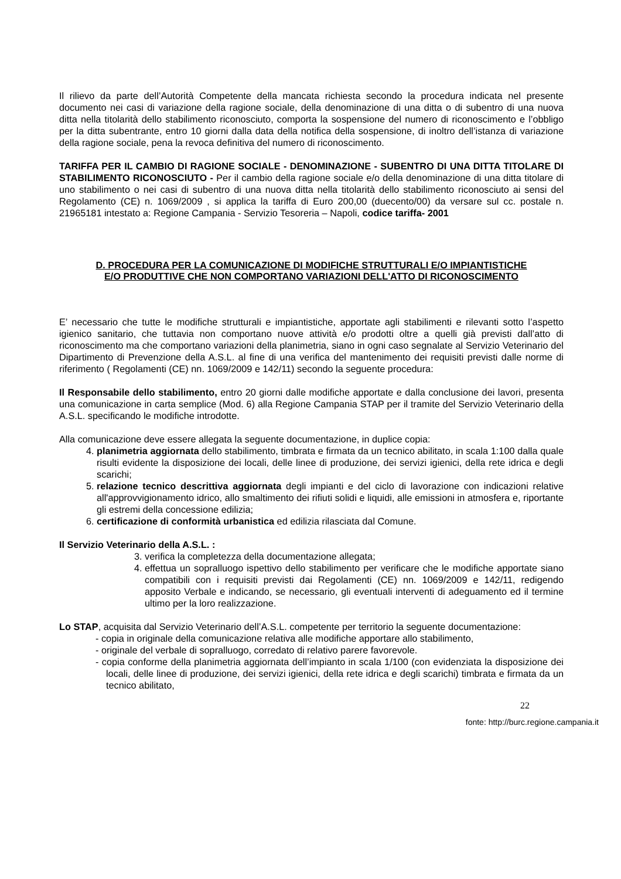Il rilievo da parte dell’Autorità Competente della mancata richiesta secondo la procedura indicata nel presente documento nei casi di variazione della ragione sociale, della denominazione di una ditta o di subentro di una nuova ditta nella titolarità dello stabilimento riconosciuto, comporta la sospensione del numero di riconoscimento e l’obbligo per la ditta subentrante, entro 10 giorni dalla data della notifica della sospensione, di inoltro dell’istanza di variazione della ragione sociale, pena la revoca definitiva del numero di riconoscimento.
TARIFFA PER IL CAMBIO DI RAGIONE SOCIALE - DENOMINAZIONE - SUBENTRO DI UNA DITTA TITOLARE DI STABILIMENTO RICONOSCIUTO - Per il cambio della ragione sociale e/o della denominazione di una ditta titolare di uno stabilimento o nei casi di subentro di una nuova ditta nella titolarità dello stabilimento riconosciuto ai sensi del Regolamento (CE) n. 1069/2009 , si applica la tariffa di Euro 200,00 (duecento/00) da versare sul cc. postale n. 21965181 intestato a: Regione Campania - Servizio Tesoreria – Napoli, codice tariffa- 2001
D. PROCEDURA PER LA COMUNICAZIONE DI MODIFICHE STRUTTURALI E/O IMPIANTISTICHE E/O PRODUTTIVE CHE NON COMPORTANO VARIAZIONI DELL'ATTO DI RICONOSCIMENTO
E’ necessario che tutte le modifiche strutturali e impiantistiche, apportate agli stabilimenti e rilevanti sotto l’aspetto igienico sanitario, che tuttavia non comportano nuove attività e/o prodotti oltre a quelli già previsti dall’atto di riconoscimento ma che comportano variazioni della planimetria, siano in ogni caso segnalate al Servizio Veterinario del Dipartimento di Prevenzione della A.S.L. al fine di una verifica del mantenimento dei requisiti previsti dalle norme di riferimento ( Regolamenti (CE) nn. 1069/2009 e 142/11) secondo la seguente procedura:
Il Responsabile dello stabilimento, entro 20 giorni dalle modifiche apportate e dalla conclusione dei lavori, presenta una comunicazione in carta semplice (Mod. 6) alla Regione Campania STAP per il tramite del Servizio Veterinario della A.S.L. specificando le modifiche introdotte.
Alla comunicazione deve essere allegata la seguente documentazione, in duplice copia:
4. planimetria aggiornata dello stabilimento, timbrata e firmata da un tecnico abilitato, in scala 1:100 dalla quale risulti evidente la disposizione dei locali, delle linee di produzione, dei servizi igienici, della rete idrica e degli scarichi;
5. relazione tecnico descrittiva aggiornata degli impianti e del ciclo di lavorazione con indicazioni relative all'approvvigionamento idrico, allo smaltimento dei rifiuti solidi e liquidi, alle emissioni in atmosfera e, riportante gli estremi della concessione edilizia;
6. certificazione di conformità urbanistica ed edilizia rilasciata dal Comune.
Il Servizio Veterinario della A.S.L. :
3. verifica la completezza della documentazione allegata;
4. effettua un sopralluogo ispettivo dello stabilimento per verificare che le modifiche apportate siano compatibili con i requisiti previsti dai Regolamenti (CE) nn. 1069/2009 e 142/11, redigendo apposito Verbale e indicando, se necessario, gli eventuali interventi di adeguamento ed il termine ultimo per la loro realizzazione.
Lo STAP, acquisita dal Servizio Veterinario dell’A.S.L. competente per territorio la seguente documentazione:
- copia in originale della comunicazione relativa alle modifiche apportare allo stabilimento,
- originale del verbale di sopralluogo, corredato di relativo parere favorevole.
- copia conforme della planimetria aggiornata dell’impianto in scala 1/100 (con evidenziata la disposizione dei locali, delle linee di produzione, dei servizi igienici, della rete idrica e degli scarichi) timbrata e firmata da un tecnico abilitato,
22
fonte: http://burc.regione.campania.it